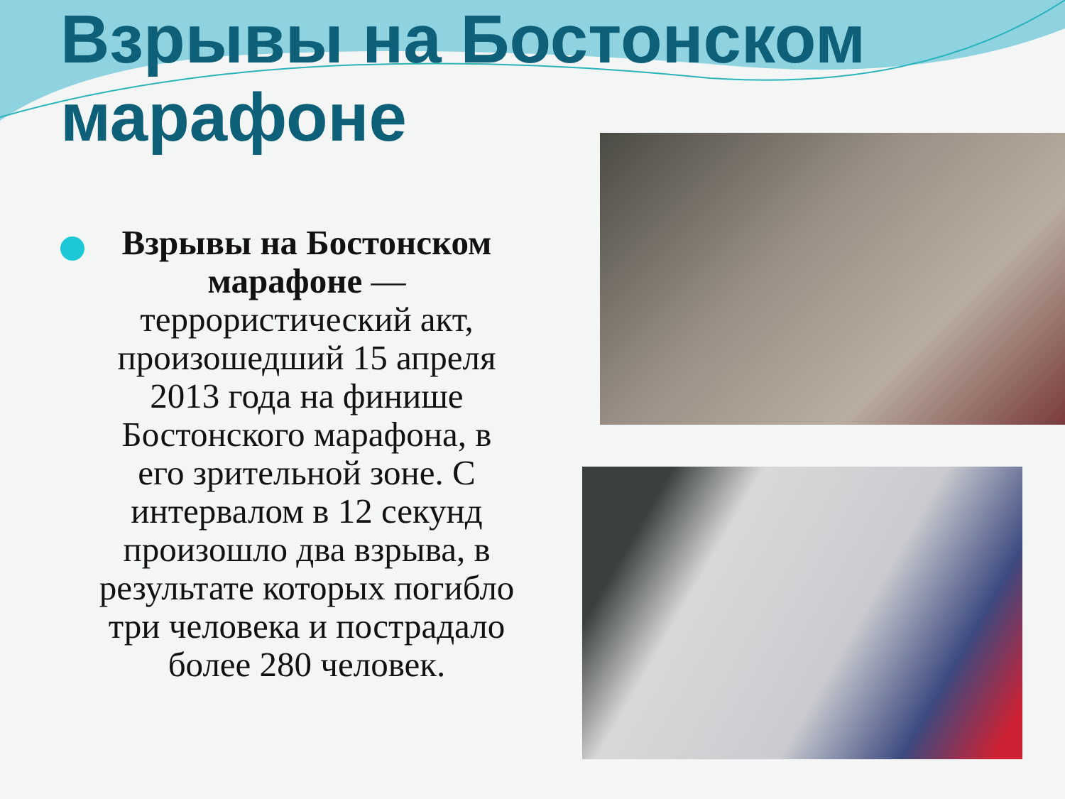Взрывы на Бостонском марафоне
Взрывы на Бостонском марафоне — террористический акт, произошедший 15 апреля 2013 года на финише Бостонского марафона, в его зрительной зоне. С интервалом в 12 секунд произошло два взрыва, в результате которых погибло три человека и пострадало более 280 человек.